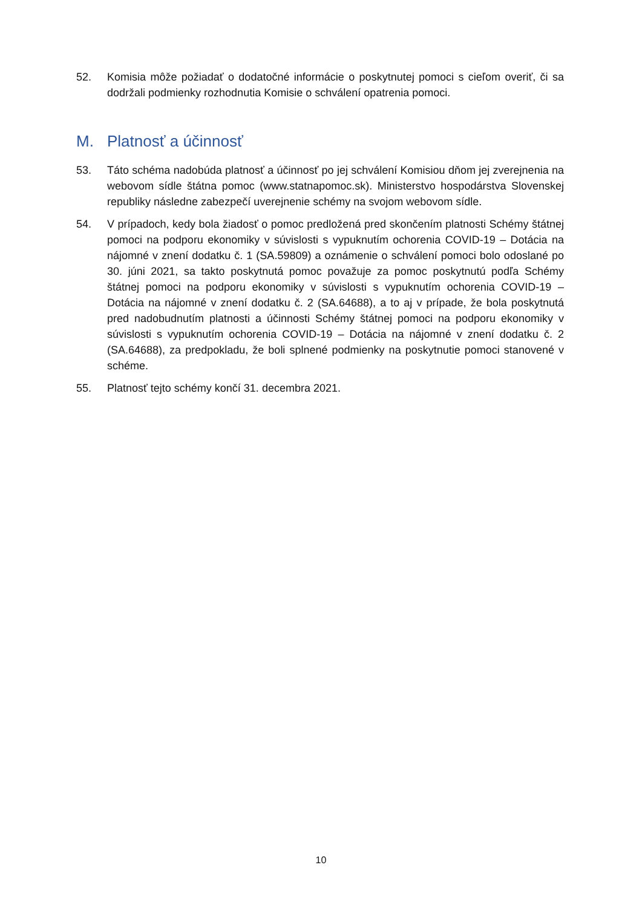52. Komisia môže požiadať o dodatočné informácie o poskytnutej pomoci s cieľom overiť, či sa dodržali podmienky rozhodnutia Komisie o schválení opatrenia pomoci.
M. Platnosť a účinnosť
53. Táto schéma nadobúda platnosť a účinnosť po jej schválení Komisiou dňom jej zverejnenia na webovom sídle štátna pomoc (www.statnapomoc.sk). Ministerstvo hospodárstva Slovenskej republiky následne zabezpečí uverejnenie schémy na svojom webovom sídle.
54. V prípadoch, kedy bola žiadosť o pomoc predložená pred skončením platnosti Schémy štátnej pomoci na podporu ekonomiky v súvislosti s vypuknutím ochorenia COVID-19 – Dotácia na nájomné v znení dodatku č. 1 (SA.59809) a oznámenie o schválení pomoci bolo odoslané po 30. júni 2021, sa takto poskytnutá pomoc považuje za pomoc poskytnutú podľa Schémy štátnej pomoci na podporu ekonomiky v súvislosti s vypuknutím ochorenia COVID-19 – Dotácia na nájomné v znení dodatku č. 2 (SA.64688), a to aj v prípade, že bola poskytnutá pred nadobudnutím platnosti a účinnosti Schémy štátnej pomoci na podporu ekonomiky v súvislosti s vypuknutím ochorenia COVID-19 – Dotácia na nájomné v znení dodatku č. 2 (SA.64688), za predpokladu, že boli splnené podmienky na poskytnutie pomoci stanovené v schéme.
55. Platnosť tejto schémy končí 31. decembra 2021.
10